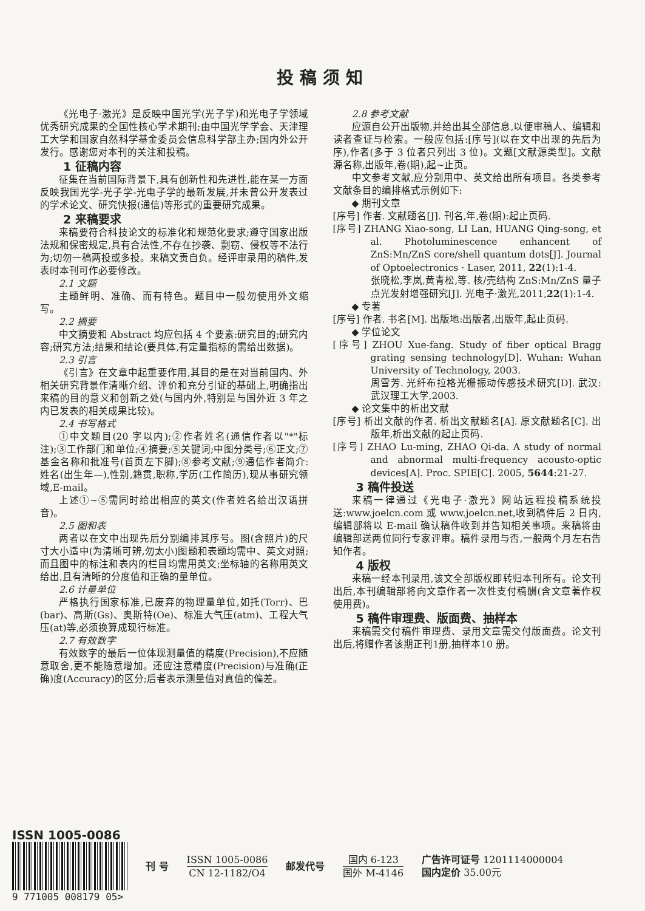投稿须知
《光电子·激光》是反映中国光学(光子学)和光电子学领域优秀研究成果的全国性核心学术期刊;由中国光学学会、天津理工大学和国家自然科学基金委员会信息科学部主办;国内外公开发行。感谢您对本刊的关注和投稿。
1 征稿内容
征集在当前国际背景下,具有创新性和先进性,能在某一方面反映我国光学-光子学-光电子学的最新发展,并未曾公开发表过的学术论文、研究快报(通信)等形式的重要研究成果。
2 来稿要求
来稿要符合科技论文的标准化和规范化要求;遵守国家出版法规和保密规定,具有合法性,不存在抄袭、剽窃、侵权等不法行为;切勿一稿两投或多投。来稿文责自负。经评审录用的稿件,发表时本刊可作必要修改。
2.1 文题
主题鲜明、准确、而有特色。题目中一般勿使用外文缩写。
2.2 摘要
中文摘要和 Abstract 均应包括 4 个要素:研究目的;研究内容;研究方法;结果和结论(要具体,有定量指标的需给出数据)。
2.3 引言
《引言》在文章中起重要作用,其目的是在对当前国内、外相关研究背景作清晰介绍、评价和充分引证的基础上,明确指出来稿的目的意义和创新之处(与国内外,特别是与国外近 3 年之内已发表的相关成果比较)。
2.4 书写格式
①中文题目(20 字以内);②作者姓名(通信作者以"*"标注);③工作部门和单位;④摘要;⑤关键词;中图分类号;⑥正文;⑦基金名称和批准号(首页左下脚);⑧参考文献;⑨通信作者简介:姓名(出生年—),性别,籍贯,职称,学历(工作简历),现从事研究领域,E-mail。
上述①~⑤需同时给出相应的英文(作者姓名给出汉语拼音)。
2.5 图和表
两者以在文中出现先后分别编排其序号。图(含照片)的尺寸大小适中(为清晰可辨,勿太小)图题和表题均需中、英文对照;而且图中的标注和表内的栏目均需用英文;坐标轴的名称用英文给出,且有清晰的分度值和正确的量单位。
2.6 计量单位
严格执行国家标准,已废弃的物理量单位,如托(Torr)、巴(bar)、高斯(Gs)、奥斯特(Oe)、标准大气压(atm)、工程大气压(at)等,必须换算成现行标准。
2.7 有效数字
有效数字的最后一位体现测量值的精度(Precision),不应随意取舍,更不能随意增加。还应注意精度(Precision)与准确(正确)度(Accuracy)的区分;后者表示测量值对真值的偏差。
2.8 参考文献
应源自公开出版物,并给出其全部信息,以便审稿人、编辑和读者查证与检索。一般应包括:[序号](以在文中出现的先后为序),作者(多于 3 位者只列出 3 位)。文题[文献源类型]。文献源名称,出版年,卷(期),起~止页。
中文参考文献,应分别用中、英文给出所有项目。各类参考文献条目的编排格式示例如下:
◆ 期刊文章
[序号] 作者. 文献题名[J]. 刊名,年,卷(期):起止页码.
[序号] ZHANG Xiao-song, LI Lan, HUANG Qing-song, et al. Photoluminescence enhancent of ZnS:Mn/ZnS core/shell quantum dots[J]. Journal of Optoelectronics · Laser, 2011, 22(1):1-4.
张晓松,李岚,黄青松,等. 核/壳结构 ZnS:Mn/ZnS 量子点光发射增强研究[J]. 光电子·激光,2011,22(1):1-4.
◆ 专著
[序号] 作者. 书名[M]. 出版地:出版者,出版年,起止页码.
◆ 学位论文
[序号] ZHOU Xue-fang. Study of fiber optical Bragg grating sensing technology[D]. Wuhan: Wuhan University of Technology, 2003.
周雪芳. 光纤布拉格光栅振动传感技术研究[D]. 武汉:武汉理工大学,2003.
◆ 论文集中的析出文献
[序号] 析出文献的作者. 析出文献题名[A]. 原文献题名[C]. 出版年,析出文献的起止页码.
[序号] ZHAO Lu-ming, ZHAO Qi-da. A study of normal and abnormal multi-frequency acousto-optic devices[A]. Proc. SPIE[C]. 2005, 5644:21-27.
3 稿件投送
来稿一律通过《光电子·激光》网站远程投稿系统投送:www.joelcn.com 或 www.joelcn.net,收到稿件后 2 日内,编辑部将以 E-mail 确认稿件收到并告知相关事项。来稿将由编辑部送两位同行专家评审。稿件录用与否,一般两个月左右告知作者。
4 版权
来稿一经本刊录用,该文全部版权即转归本刊所有。论文刊出后,本刊编辑部将向文章作者一次性支付稿酬(含文章著作权使用费)。
5 稿件审理费、版面费、抽样本
来稿需交付稿件审理费、录用文章需交付版面费。论文刊出后,将赠作者该期正刊1册,抽样本10 册。
ISSN 1005-0086
9 771005 008179 05>
刊 号
ISSN 1005-0086
CN 12-1182/O4
邮发代号
国内 6-123
国外 M-4146
广告许可证号 1201114000004
国内定价 35.00元